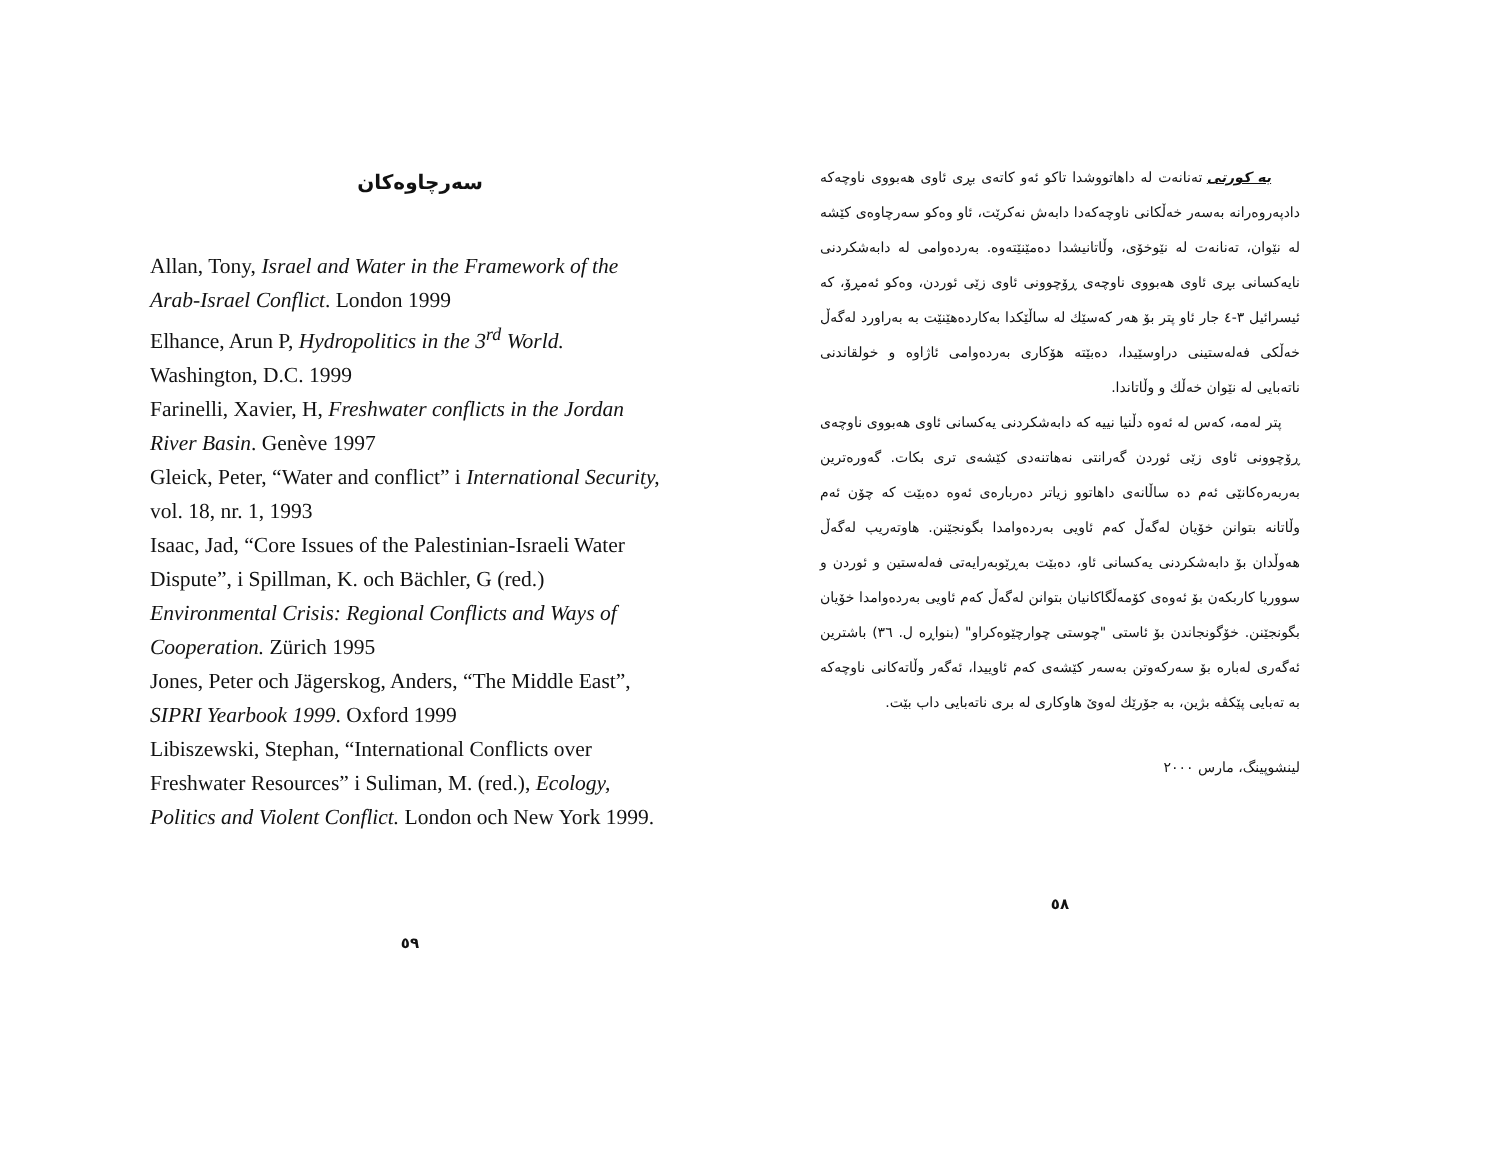سەرچاوەکان
Allan, Tony, Israel and Water in the Framework of the Arab-Israel Conflict. London 1999
Elhance, Arun P, Hydropolitics in the 3<sup>rd</sup> World. Washington, D.C. 1999
Farinelli, Xavier, H, Freshwater conflicts in the Jordan River Basin. Genève 1997
Gleick, Peter, “Water and conflict” i International Security, vol. 18, nr. 1, 1993
Isaac, Jad, “Core Issues of the Palestinian-Israeli Water Dispute”, i Spillman, K. och Bächler, G (red.) Environmental Crisis: Regional Conflicts and Ways of Cooperation. Zürich 1995
Jones, Peter och Jägerskog, Anders, “The Middle East”, SIPRI Yearbook 1999. Oxford 1999
Libiszewski, Stephan, “International Conflicts over Freshwater Resources” i Suliman, M. (red.), Ecology, Politics and Violent Conflict. London och New York 1999.
٥٩
بە کورتی تەنانەت لە داهاتووشدا تاکو ئەو کاتەی بڕی ئاوی هەبووی ناوچەکە دادپەروەرانە بەسەر خەڵکانی ناوچەکەدا دابەش نەکرێت، ئاو وەکو سەرچاوەی کێشە لە نێوان، تەنانەت لە نێوخۆی، وڵاتانیشدا دەمێنێتەوە. بەردەوامی لە دابەشکردنی نایەکسانی بڕی ئاوی هەبووی ناوچەی ڕۆچوونی ئاوی زێی ئوردن، وەکو ئەمڕۆ، کە ئیسرائیل ٣-٤ جار ئاو پتر بۆ هەر کەسێك لە ساڵێکدا بەکاردەهێنێت بە بەراورد لەگەڵ خەڵکی فەلەستینی دراوسێیدا، دەبێتە هۆکاری بەردەوامی ئاژاوە و خولقاندنی ناتەبایی لە نێوان خەڵك و وڵاتاندا.
پتر لەمە، کەس لە ئەوە دڵنیا نییە کە دابەشکردنی یەکسانی ئاوی هەبووی ناوچەی ڕۆچوونی ئاوی زێی ئوردن گەرانتی نەهاتنەدی کێشەی تری بکات. گەورەترین بەربەرەکانێی ئەم دە ساڵانەی داهاتوو زیاتر دەربارەی ئەوە دەبێت کە چۆن ئەم وڵاتانە بتوانن خۆیان لەگەڵ کەم ئاویی بەردەوامدا بگونجێنن. هاوتەریب لەگەڵ هەوڵدان بۆ دابەشکردنی یەکسانی ئاو، دەبێت بەڕێوبەرایەتی فەلەستین و ئوردن و سووریا کاربکەن بۆ ئەوەی کۆمەڵگاکانیان بتوانن لەگەڵ کەم ئاویی بەردەوامدا خۆیان بگونجێنن. خۆگونجاندن بۆ ئاستی "چوستی چوارچێوەکراو" (بنواڕە ل. ٣٦) باشترین ئەگەری لەبارە بۆ سەرکەوتن بەسەر کێشەی کەم ئاوییدا، ئەگەر وڵاتەکانی ناوچەکە بە تەبایی پێکڤە بژین، بە جۆرێك لەوێ هاوکاری لە بری ناتەبایی داب بێت.
لینشوپینگ، مارس ٢٠٠٠
٥٨